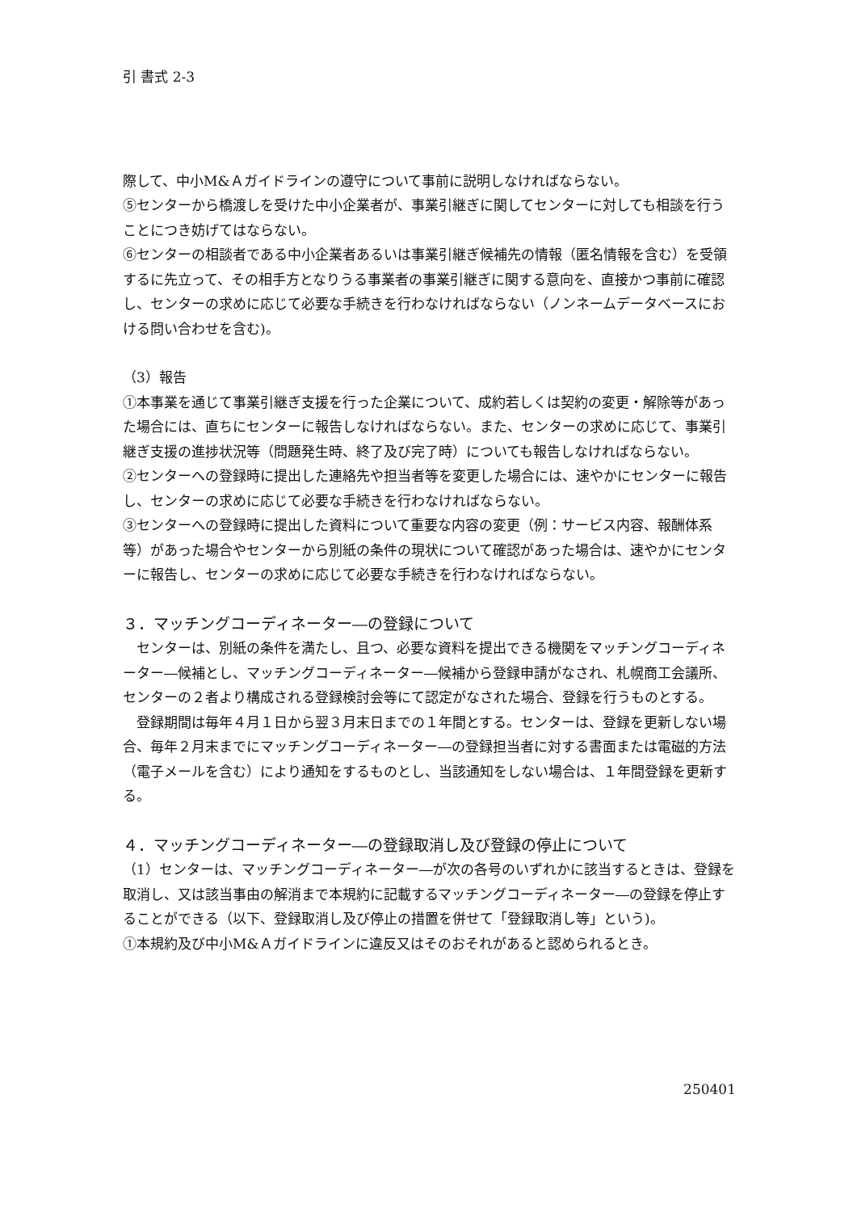引 書式 2-3
際して、中小M&Ａガイドラインの遵守について事前に説明しなければならない。
⑤センターから橋渡しを受けた中小企業者が、事業引継ぎに関してセンターに対しても相談を行うことにつき妨げてはならない。
⑥センターの相談者である中小企業者あるいは事業引継ぎ候補先の情報（匿名情報を含む）を受領するに先立って、その相手方となりうる事業者の事業引継ぎに関する意向を、直接かつ事前に確認し、センターの求めに応じて必要な手続きを行わなければならない（ノンネームデータベースにおける問い合わせを含む)。
（3）報告
①本事業を通じて事業引継ぎ支援を行った企業について、成約若しくは契約の変更・解除等があった場合には、直ちにセンターに報告しなければならない。また、センターの求めに応じて、事業引継ぎ支援の進捗状況等（問題発生時、終了及び完了時）についても報告しなければならない。
②センターへの登録時に提出した連絡先や担当者等を変更した場合には、速やかにセンターに報告し、センターの求めに応じて必要な手続きを行わなければならない。
③センターへの登録時に提出した資料について重要な内容の変更（例：サービス内容、報酬体系等）があった場合やセンターから別紙の条件の現状について確認があった場合は、速やかにセンターに報告し、センターの求めに応じて必要な手続きを行わなければならない。
３．マッチングコーディネーター―の登録について
　センターは、別紙の条件を満たし、且つ、必要な資料を提出できる機関をマッチングコーディネーター―候補とし、マッチングコーディネーター―候補から登録申請がなされ、札幌商工会議所、センターの２者より構成される登録検討会等にて認定がなされた場合、登録を行うものとする。
　登録期間は毎年４月１日から翌３月末日までの１年間とする。センターは、登録を更新しない場合、毎年２月末までにマッチングコーディネーター―の登録担当者に対する書面または電磁的方法（電子メールを含む）により通知をするものとし、当該通知をしない場合は、１年間登録を更新する。
４．マッチングコーディネーター―の登録取消し及び登録の停止について
（1）センターは、マッチングコーディネーター―が次の各号のいずれかに該当するときは、登録を取消し、又は該当事由の解消まで本規約に記載するマッチングコーディネーター―の登録を停止することができる（以下、登録取消し及び停止の措置を併せて「登録取消し等」という)。
①本規約及び中小M&Ａガイドラインに違反又はそのおそれがあると認められるとき。
250401